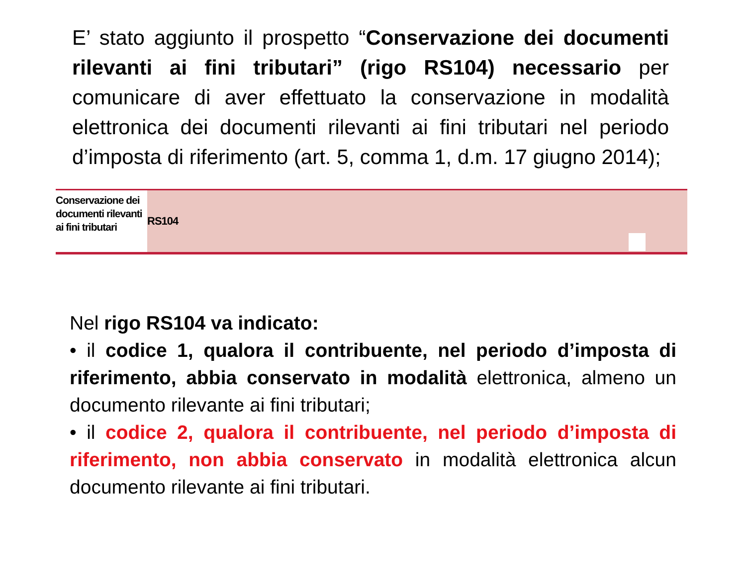E’ stato aggiunto il prospetto “Conservazione dei documenti rilevanti ai fini tributari” (rigo RS104) necessario per comunicare di aver effettuato la conservazione in modalità elettronica dei documenti rilevanti ai fini tributari nel periodo d’imposta di riferimento (art. 5, comma 1, d.m. 17 giugno 2014);
Conservazione dei documenti rilevanti ai fini tributari
RS104
Nel rigo RS104 va indicato:
• il codice 1, qualora il contribuente, nel periodo d’imposta di riferimento, abbia conservato in modalità elettronica, almeno un documento rilevante ai fini tributari;
• il codice 2, qualora il contribuente, nel periodo d’imposta di riferimento, non abbia conservato in modalità elettronica alcun documento rilevante ai fini tributari.